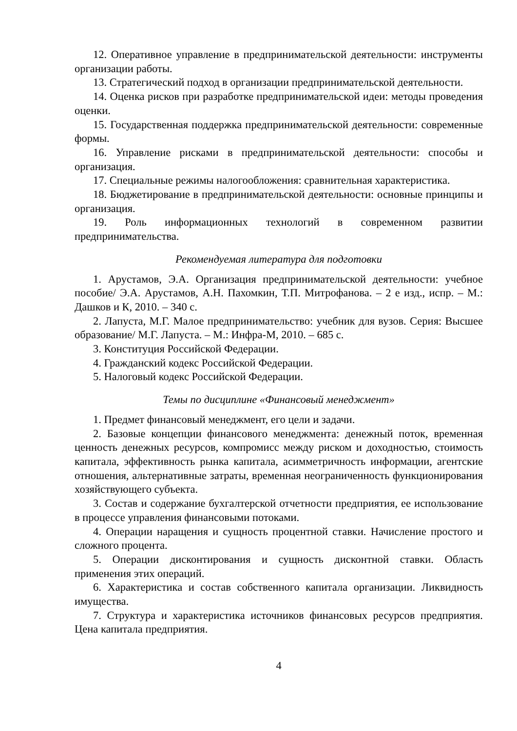12. Оперативное управление в предпринимательской деятельности: инструменты организации работы.
13. Стратегический подход в организации предпринимательской деятельности.
14. Оценка рисков при разработке предпринимательской идеи: методы проведения оценки.
15. Государственная поддержка предпринимательской деятельности: современные формы.
16. Управление рисками в предпринимательской деятельности: способы и организация.
17. Специальные режимы налогообложения: сравнительная характеристика.
18. Бюджетирование в предпринимательской деятельности: основные принципы и организация.
19. Роль информационных технологий в современном развитии предпринимательства.
Рекомендуемая литература для подготовки
1. Арустамов, Э.А. Организация предпринимательской деятельности: учебное пособие/ Э.А. Арустамов, А.Н. Пахомкин, Т.П. Митрофанова. – 2 е изд., испр. – М.: Дашков и К, 2010. – 340 с.
2. Лапуста, М.Г. Малое предпринимательство: учебник для вузов. Серия: Высшее образование/ М.Г. Лапуста. – М.: Инфра-М, 2010. – 685 с.
3. Конституция Российской Федерации.
4. Гражданский кодекс Российской Федерации.
5. Налоговый кодекс Российской Федерации.
Темы по дисциплине «Финансовый менеджмент»
1. Предмет финансовый менеджмент, его цели и задачи.
2. Базовые концепции финансового менеджмента: денежный поток, временная ценность денежных ресурсов, компромисс между риском и доходностью, стоимость капитала, эффективность рынка капитала, асимметричность информации, агентские отношения, альтернативные затраты, временная неограниченность функционирования хозяйствующего субъекта.
3. Состав и содержание бухгалтерской отчетности предприятия, ее использование в процессе управления финансовыми потоками.
4. Операции наращения и сущность процентной ставки. Начисление простого и сложного процента.
5. Операции дисконтирования и сущность дисконтной ставки. Область применения этих операций.
6. Характеристика и состав собственного капитала организации. Ликвидность имущества.
7. Структура и характеристика источников финансовых ресурсов предприятия. Цена капитала предприятия.
4